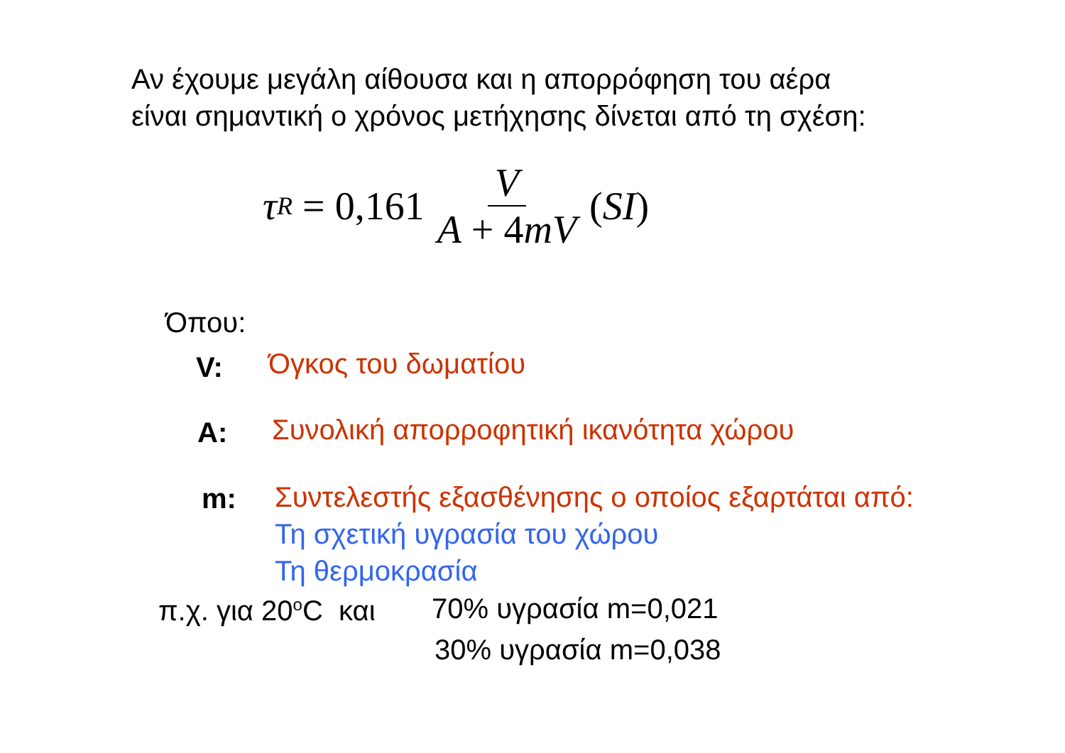Αν έχουμε μεγάλη αίθουσα και η απορρόφηση του αέρα
είναι σημαντική ο χρόνος μετήχησης δίνεται από τη σχέση:
τ<sub>R</sub> = 0,161 V A + 4mV (SI)
Όπου:
V: Όγκος του δωματίου
A: Συνολική απορροφητική ικανότητα χώρου
m: Συντελεστής εξασθένησης ο οποίος εξαρτάται από:
Τη σχετική υγρασία του χώρου
Τη θερμοκρασία
π.χ. για 20<sup>ο</sup>C και 70% υγρασία m=0,021
30% υγρασία m=0,038